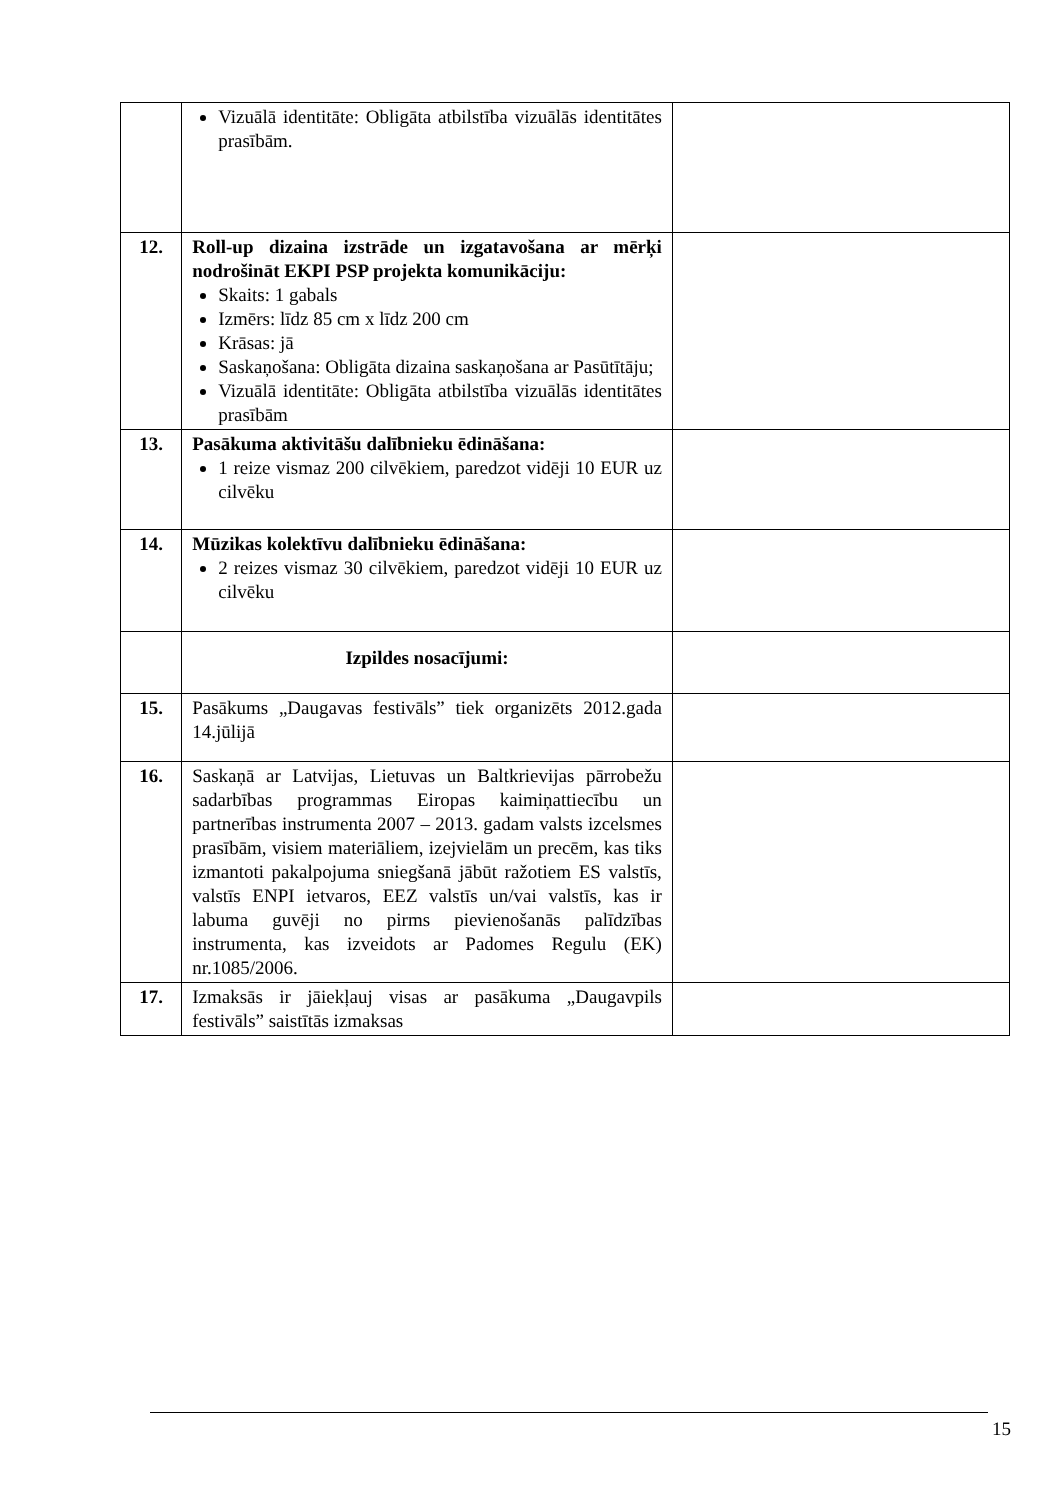| | Vizuālā identitāte: Obligāta atbilstība vizuālās identitātes prasībām. | |
| 12. | Roll-up dizaina izstrāde un izgatavošana ar mērķi nodrošināt EKPI PSP projekta komunikāciju: Skaits: 1 gabals Izmērs: līdz 85 cm x līdz 200 cm Krāsas: jā Saskaņošana: Obligāta dizaina saskaņošana ar Pasūtītāju; Vizuālā identitāte: Obligāta atbilstība vizuālās identitātes prasībām | |
| 13. | Pasākuma aktivitāšu dalībnieku ēdināšana: 1 reize vismaz 200 cilvēkiem, paredzot vidēji 10 EUR uz cilvēku | |
| 14. | Mūzikas kolektīvu dalībnieku ēdināšana: 2 reizes vismaz 30 cilvēkiem, paredzot vidēji 10 EUR uz cilvēku | |
| | Izpildes nosacījumi: | |
| 15. | Pasākums „Daugavas festivāls” tiek organizēts 2012.gada 14.jūlijā | |
| 16. | Saskaņā ar Latvijas, Lietuvas un Baltkrievijas pārrobežu sadarbības programmas Eiropas kaimiņattiecību un partnerības instrumenta 2007 – 2013. gadam valsts izcelsmes prasībām, visiem materiāliem, izejvielām un precēm, kas tiks izmantoti pakalpojuma sniegšanā jābūt ražotiem ES valstīs, valstīs ENPI ietvaros, EEZ valstīs un/vai valstīs, kas ir labuma guvēji no pirms pievienošanās palīdzības instrumenta, kas izveidots ar Padomes Regulu (EK) nr.1085/2006. | |
| 17. | Izmaksās ir jāiekļauj visas ar pasākuma „Daugavpils festivāls” saistītās izmaksas | |
15